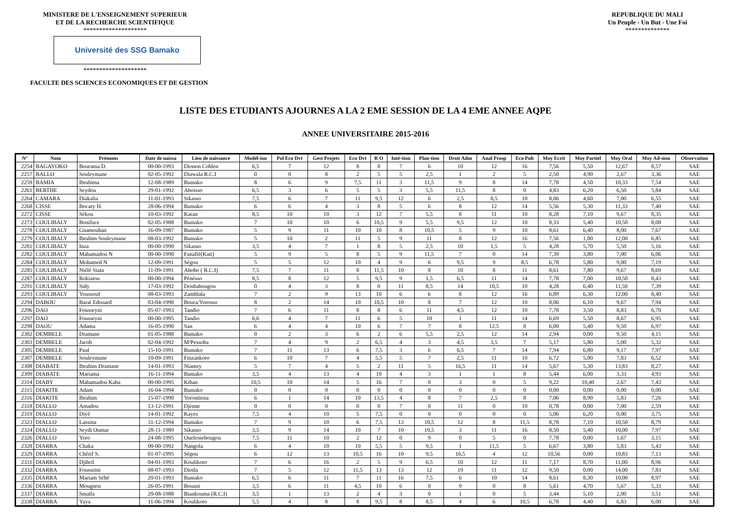MINISTERE DE L'ENSEIGNEMENT SUPERIEUR
ET DE LA RECHERCHE SCIENTIFIQUE
********************
Université des SSG Bamako
********************
REPUBLIQUE DU MALI
Un Peuple - Un But - Une Foi
**************
FACULTE DES SCIENCES ECONOMIQUES ET DE GESTION
LISTE DES ETUDIANTS AJOURNES A LA 2 EME SESSION DE LA 4 EME ANNEE AQPE
ANNEE UNIVERSITAIRE 2015-2016
| N° | Nom | Prénoms | Date de naissa | Lieu de naissance | Modél-ion | Pol Eco Dvt | Gest Projets | Eco Dvt | R O | Inté-tion | Plan-tion | Droit Adm | Anal Prosp | Eco Pub | Moy Ecrit | Moy Partiel | Moy Oral | Moy Ad-sion | Observation |
| --- | --- | --- | --- | --- | --- | --- | --- | --- | --- | --- | --- | --- | --- | --- | --- | --- | --- | --- | --- |
| 2254 | BAGAYOKO | Bourama D. | 00-00-1993 | Dionon Coblen | 6,5 | 7 | 12 | 8 | 8 | 7 | 6 | 10 | 12 | 16 | 7,56 | 5,50 | 12,67 | 8,57 | SAE |
| 2257 | BALLO | Souleymane | 02-05-1992 | Diawala R.C.I | 0 | 0 | 8 | 2 | 5 | 5 | 2,5 | 1 | 2 | 5 | 2,50 | 4,90 | 2,67 | 3,36 | SAE |
| 2259 | BAMIA | Ibrahima | 12-08-1989 | Bamako | 8 | 6 | 9 | 7,5 | 11 | 3 | 11,5 | 9 | 8 | 14 | 7,78 | 4,50 | 10,33 | 7,54 | SAE |
| 2261 | BERTHE | Seydou | 29-01-1992 | Aboisso | 6,5 | 3 | 6 | 5 | 5 | 3 | 5,5 | 11,5 | 8 | 0 | 4,83 | 6,20 | 6,50 | 5,84 | SAE |
| 2264 | CAMARA | Diakalia | 11-01-1993 | Sikasso | 7,5 | 6 | 7 | 11 | 9,5 | 12 | 6 | 2,5 | 8,5 | 10 | 8,06 | 4,60 | 7,00 | 6,55 | SAE |
| 2268 | CISSE | Bocary H. | 28-06-1994 | Bamako | 6 | 6 | 4 | 3 | 8 | 5 | 6 | 8 | 12 | 14 | 5,56 | 5,30 | 11,33 | 7,40 | SAE |
| 2272 | CISSE | Sékou | 10-03-1992 | Karan | 8,5 | 10 | 10 | 3 | 12 | 7 | 5,5 | 8 | 11 | 10 | 8,28 | 7,10 | 9,67 | 8,35 | SAE |
| 2273 | COULIBALY | Boniface | 02-05-1988 | Bamako | 7 | 10 | 10 | 6 | 10,5 | 9 | 5,5 | 9,5 | 12 | 10 | 8,33 | 5,40 | 10,50 | 8,08 | SAE |
| 2278 | COULIBALY | Gnamouhan | 16-09-1987 | Bamako | 5 | 9 | 11 | 10 | 10 | 8 | 10,5 | 5 | 9 | 10 | 8,61 | 6,40 | 8,00 | 7,67 | SAE |
| 2279 | COULIBALY | Ibrahim Souleymane | 08-03-1992 | Bamako | 5 | 10 | 2 | 11 | 5 | 9 | 11 | 8 | 12 | 16 | 7,56 | 1,00 | 12,00 | 6,85 | SAE |
| 2281 | COULIBALY | Inza | 00-00-1990 | Sikasso | 3,5 | 4 | 7 | 1 | 8 | 5 | 2,5 | 10 | 1,5 | 5 | 4,28 | 5,70 | 5,50 | 5,16 | SAE |
| 2282 | COULIBALY | Mahamadou N | 00-00-1990 | Fanafiè(Kati) | 5 | 9 | 5 | 8 | 5 | 9 | 11,5 | 7 | 0 | 14 | 7,39 | 3,80 | 7,00 | 6,06 | SAE |
| 2284 | COULIBALY | Mohamed N | 12-09-1991 | Ségou | 5 | 5 | 12 | 10 | 4 | 9 | 6 | 9,5 | 9 | 8,5 | 6,78 | 5,80 | 9,00 | 7,19 | SAE |
| 2285 | COULIBALY | Niélé Siata | 11-09-1991 | Abobo ( R.C.I) | 7,5 | 7 | 11 | 8 | 11,5 | 10 | 8 | 10 | 8 | 11 | 8,61 | 7,80 | 9,67 | 8,69 | SAE |
| 2287 | COULIBALY | Rokiatou | 00-00-1994 | Pénèsso | 8,5 | 8 | 12 | 5 | 9,5 | 9 | 1,5 | 6,5 | 11 | 14 | 7,78 | 7,00 | 10,50 | 8,43 | SAE |
| 2291 | COULIBALY | Sidy | 17-03-1992 | Doubabougou | 0 | 4 | 3 | 8 | 0 | 11 | 8,5 | 14 | 10,5 | 10 | 4,28 | 6,40 | 11,50 | 7,39 | SAE |
| 2293 | COULIBALY | Youssouf | 08-03-1993 | Zamblala | 7 | 2 | 9 | 13 | 10 | 6 | 6 | 8 | 12 | 16 | 6,89 | 6,30 | 12,00 | 8,40 | SAE |
| 2294 | DABOU | Baraï Edouard | 03-04-1990 | Boura/Yorosso | 8 | 2 | 14 | 10 | 10,5 | 10 | 8 | 7 | 12 | 10 | 8,06 | 6,10 | 9,67 | 7,94 | SAE |
| 2296 | DAO | Fousseyni | 05-07-1993 | Tandio | 7 | 6 | 11 | 8 | 8 | 6 | 11 | 4,5 | 12 | 10 | 7,78 | 3,50 | 8,83 | 6,70 | SAE |
| 2297 | DAO | Fousseyni | 00-00-1995 | Tandio | 6,6 | 4 | 7 | 11 | 6 | 5 | 10 | 1 | 11 | 14 | 6,69 | 5,50 | 8,67 | 6,95 | SAE |
| 2298 | DAOU | Adama | 16-05-1990 | San | 6 | 4 | 4 | 10 | 6 | 7 | 7 | 8 | 12,5 | 8 | 6,00 | 5,40 | 9,50 | 6,97 | SAE |
| 2302 | DEMBELE | Dramane | 01-05-1988 | Bamako | 0 | 2 | 3 | 6 | 2 | 6 | 5,5 | 2,5 | 12 | 14 | 2,94 | 0,00 | 9,50 | 4,15 | SAE |
| 2303 | DEMBELE | Jacob | 02-04-1992 | M²Pessoba | 7 | 4 | 9 | 2 | 6,5 | 4 | 3 | 4,5 | 3,5 | 7 | 5,17 | 5,80 | 5,00 | 5,32 | SAE |
| 2305 | DEMBELE | Paul | 15-10-1991 | Bamako | 7 | 11 | 13 | 6 | 7,5 | 3 | 6 | 6,5 | 7 | 14 | 7,94 | 6,80 | 9,17 | 7,97 | SAE |
| 2307 | DEMBELE | Souleymane | 10-09-1991 | Finzankoro | 6 | 10 | 7 | 4 | 5,5 | 5 | 7 | 2,5 | 11 | 10 | 6,72 | 5,00 | 7,83 | 6,52 | SAE |
| 2308 | DIABATE | Ibrahim Dramane | 14-01-1993 | Niamey | 5 | 7 | 4 | 5 | 2 | 11 | 5 | 16,5 | 11 | 14 | 5,67 | 5,30 | 13,83 | 8,27 | SAE |
| 2309 | DIABATE | Mariama | 16-11-1994 | Bamako | 3,5 | 4 | 13 | 4 | 10 | 4 | 3 | 1 | 1 | 8 | 5,44 | 6,00 | 3,33 | 4,93 | SAE |
| 2314 | DIABY | Mahamadou Kaba | 00-00-1995 | Kiban | 10,5 | 10 | 14 | 5 | 16 | 7 | 0 | 3 | 0 | 5 | 9,22 | 10,40 | 2,67 | 7,43 | SAE |
| 2315 | DIAKITE | Adam | 16-04-1994 | Bamako | 0 | 0 | 0 | 0 | 0 | 0 | 0 | 0 | 0 | 0 | 0,00 | 0,00 | 0,00 | 0,00 | SAE |
| 2316 | DIAKITE | Ibrahim | 15-07-1990 | Yorontiena | 6 | 1 | 14 | 10 | 13,5 | 4 | 8 | 7 | 2,5 | 8 | 7,06 | 8,90 | 5,83 | 7,26 | SAE |
| 2318 | DIALLO | Amadou | 13-12-1991 | Djenne | 0 | 0 | 0 | 0 | 0 | 7 | 0 | 11 | 0 | 10 | 0,78 | 0,00 | 7,00 | 2,59 | SAE |
| 2319 | DIALLO | Diyé | 14-01-1992 | Kayes | 7,5 | 4 | 10 | 5 | 7,5 | 0 | 0 | 0 | 0 | 0 | 5,06 | 6,20 | 0,00 | 3,75 | SAE |
| 2323 | DIALLO | Lassina | 31-12-1994 | Bamako | 7 | 9 | 10 | 6 | 7,5 | 13 | 10,5 | 12 | 8 | 11,5 | 8,78 | 7,10 | 10,50 | 8,79 | SAE |
| 2324 | DIALLO | Seydi Oumar | 28-11-1989 | Sikasso | 3,5 | 9 | 14 | 10 | 7 | 10 | 10,5 | 3 | 11 | 16 | 8,50 | 5,40 | 10,00 | 7,97 | SAE |
| 2326 | DIALLO | Yoro | 24-08-1995 | Ouelessebougou | 7,5 | 11 | 10 | 2 | 12 | 0 | 9 | 0 | 5 | 0 | 7,78 | 0,00 | 1,67 | 3,15 | SAE |
| 2328 | DIARRA | Chaka | 00-00-1992 | Nangola | 6 | 4 | 10 | 10 | 5,5 | 5 | 9,5 | 1 | 11,5 | 5 | 6,67 | 3,80 | 5,83 | 5,43 | SAE |
| 2329 | DIARRA | Chérif S. | 01-07-1995 | Ségou | 6 | 12 | 13 | 10,5 | 16 | 10 | 9,5 | 16,5 | 4 | 12 | 10,56 | 0,00 | 10,83 | 7,13 | SAE |
| 2331 | DIARRA | Djibril | 04-01-1993 | Koulikoro | 7 | 6 | 16 | 2 | 5 | 9 | 6,5 | 10 | 12 | 11 | 7,17 | 8,70 | 11,00 | 8,96 | SAE |
| 2332 | DIARRA | Fousseïni | 08-07-1993 | Dioïla | 7 | 5 | 12 | 11,5 | 13 | 13 | 12 | 19 | 11 | 12 | 9,50 | 0,00 | 14,00 | 7,83 | SAE |
| 2335 | DIARRA | Mariam Sébé | 20-01-1993 | Bamako | 6,5 | 6 | 11 | 7 | 11 | 16 | 7,5 | 6 | 10 | 14 | 8,61 | 8,30 | 10,00 | 8,97 | SAE |
| 2336 | DIARRA | Mougnou | 26-05-1991 | Bouani | 3,5 | 6 | 11 | 4,5 | 10 | 6 | 0 | 9 | 0 | 8 | 5,61 | 4,70 | 5,67 | 5,33 | SAE |
| 2337 | DIARRA | Smaïla | 20-08-1988 | Biankouma (R.C.I) | 3,5 | 1 | 13 | 2 | 4 | 3 | 0 | 1 | 0 | 5 | 3,44 | 5,10 | 2,00 | 3,51 | SAE |
| 2338 | DIARRA | Yaya | 11-06-1994 | Koulikoro | 5,5 | 4 | 8 | 8 | 9,5 | 8 | 8,5 | 4 | 6 | 10,5 | 6,78 | 4,40 | 6,83 | 6,00 | SAE |